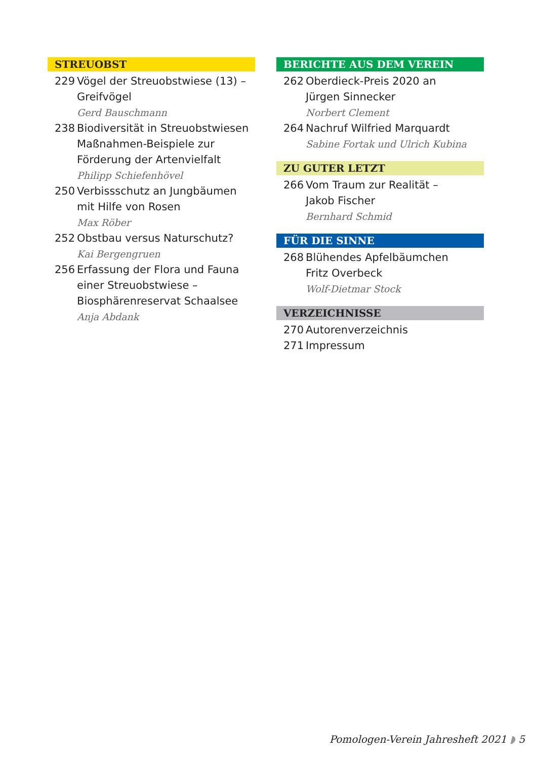STREUOBST
229 Vögel der Streuobstwiese (13) – Greifvögel
Gerd Bauschmann
238 Biodiversität in Streuobstwiesen Maßnahmen-Beispiele zur Förderung der Artenvielfalt
Philipp Schiefenhövel
250 Verbissschutz an Jungbäumen
mit Hilfe von Rosen
Max Röber
252 Obstbau versus Naturschutz?
Kai Bergengruen
256 Erfassung der Flora und Fauna einer Streuobstwiese –
Biosphärenreservat Schaalsee
Anja Abdank
BERICHTE AUS DEM VEREIN
262 Oberdieck-Preis 2020 an
Jürgen Sinnecker
Norbert Clement
264 Nachruf Wilfried Marquardt
Sabine Fortak und Ulrich Kubina
ZU GUTER LETZT
266 Vom Traum zur Realität –
Jakob Fischer
Bernhard Schmid
FÜR DIE SINNE
268 Blühendes Apfelbäumchen
Fritz Overbeck
Wolf-Dietmar Stock
VERZEICHNISSE
270 Autorenverzeichnis
271 Impressum
Pomologen-Verein Jahresheft 2021 ◗ 5